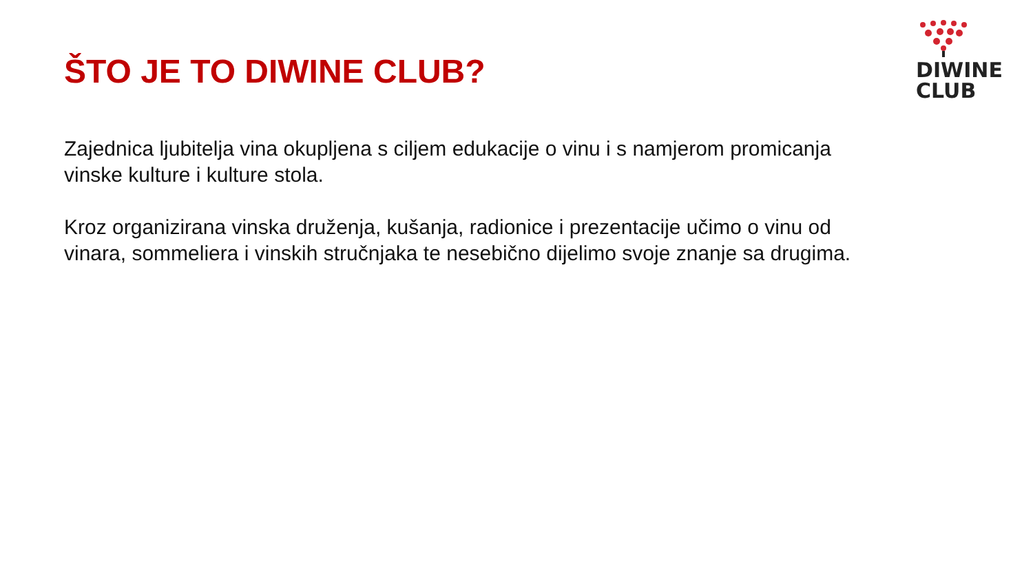ŠTO JE TO DIWINE CLUB?
DIWINE
CLUB
Zajednica ljubitelja vina okupljena s ciljem edukacije o vinu i s namjerom promicanja vinske kulture i kulture stola.
Kroz organizirana vinska druženja, kušanja, radionice i prezentacije učimo o vinu od vinara, sommeliera i vinskih stručnjaka te nesebično dijelimo svoje znanje sa drugima.